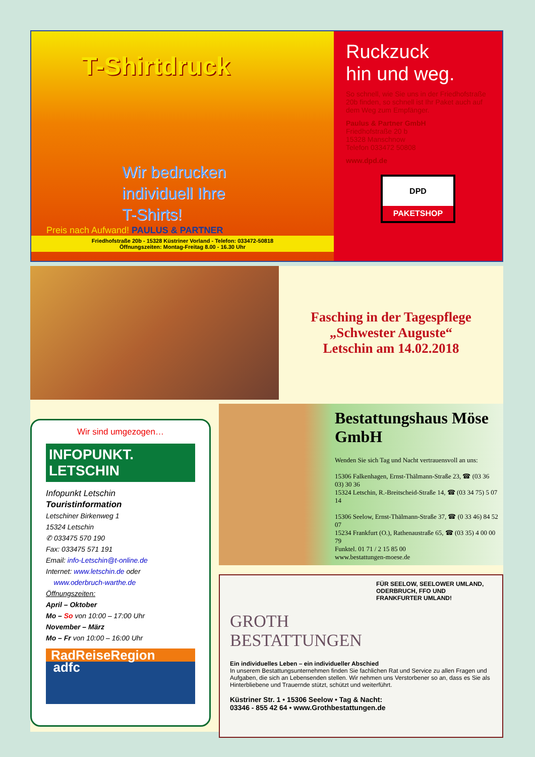T-Shirtdruck
Wir bedrucken
individuell Ihre
T-Shirts!
Preis nach Aufwand! PAULUS & PARTNER
Friedhofstraße 20b - 15328 Küstriner Vorland - Telefon: 033472-50818
Öffnungszeiten: Montag-Freitag 8.00 - 16.30 Uhr
Ruckzuck
hin und weg.
So schnell, wie Sie uns in der Friedhofstraße 20b finden, so schnell ist Ihr Paket auch auf dem Weg zum Empfänger.
Paulus & Partner GmbH
Friedhofstraße 20 b
15328 Manschnow
Telefon 033472 50808
www.dpd.de
DPD
PAKETSHOP
Fasching in der Tagespflege
„Schwester Auguste“
Letschin am 14.02.2018
Wir sind umgezogen…
INFOPUNKT.
LETSCHIN
Infopunkt Letschin
Touristinformation
Letschiner Birkenweg 1
15324 Letschin
✆ 033475 570 190
Fax: 033475 571 191
Email: info-Letschin@t-online.de
Internet: www.letschin.de oder
www.oderbruch-warthe.de
Öffnungszeiten:
April – Oktober
Mo – So von 10:00 – 17:00 Uhr
November – März
Mo – Fr von 10:00 – 16:00 Uhr
RadReiseRegion
adfc
Bestattungshaus Möse GmbH
Wenden Sie sich Tag und Nacht vertrauensvoll an uns:
15306 Falkenhagen, Ernst-Thälmann-Straße 23, ☎ (03 36 03) 30 36
15324 Letschin, R.-Breitscheid-Straße 14, ☎ (03 34 75) 5 07 14
15306 Seelow, Ernst-Thälmann-Straße 37, ☎ (0 33 46) 84 52 07
15234 Frankfurt (O.), Rathenaustraße 65, ☎ (03 35) 4 00 00 79
Funktel. 01 71 / 2 15 85 00
www.bestattungen-moese.de
FÜR SEELOW, SEELOWER UMLAND, ODERBRUCH, FFO UND FRANKFURTER UMLAND!
GROTH
BESTATTUNGEN
Ein individuelles Leben – ein individueller Abschied
In unserem Bestattungsunternehmen finden Sie fachlichen Rat und Service zu allen Fragen und Aufgaben, die sich an Lebensenden stellen. Wir nehmen uns Verstorbener so an, dass es Sie als Hinterbliebene und Trauernde stützt, schützt und weiterführt.
Küstriner Str. 1 • 15306 Seelow • Tag & Nacht:
03346 - 855 42 64 • www.Grothbestattungen.de